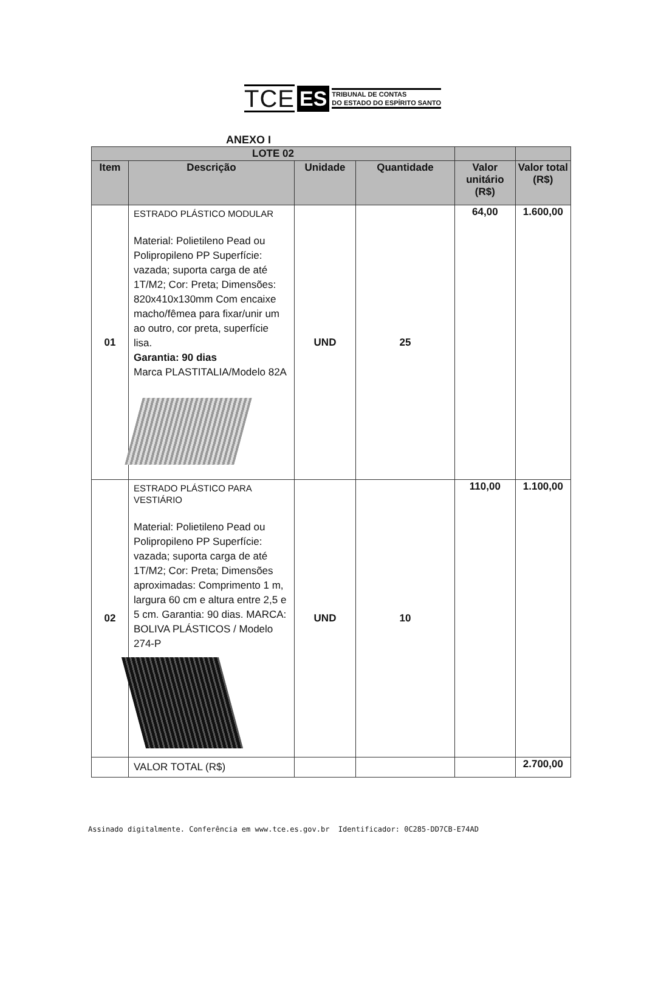TCE ES TRIBUNAL DE CONTAS
DO ESTADO DO ESPÍRITO SANTO
ANEXO I
| LOTE 02 | | | | | |
| --- | --- | --- | --- | --- | --- |
| Item | Descrição | Unidade | Quantidade | Valor unitário (R$) | Valor total (R$) |
| 01 | ESTRADO PLÁSTICO MODULAR Material: Polietileno Pead ou Polipropileno PP Superfície: vazada; suporta carga de até 1T/M2; Cor: Preta; Dimensões: 820x410x130mm Com encaixe macho/fêmea para fixar/unir um ao outro, cor preta, superfície lisa. Garantia: 90 dias Marca PLASTITALIA/Modelo 82A | UND | 25 | 64,00 | 1.600,00 |
| 02 | ESTRADO PLÁSTICO PARA VESTIÁRIO Material: Polietileno Pead ou Polipropileno PP Superfície: vazada; suporta carga de até 1T/M2; Cor: Preta; Dimensões aproximadas: Comprimento 1 m, largura 60 cm e altura entre 2,5 e 5 cm. Garantia: 90 dias. MARCA: BOLIVA PLÁSTICOS / Modelo 274-P | UND | 10 | 110,00 | 1.100,00 |
| | VALOR TOTAL (R$) | | | | 2.700,00 |
Assinado digitalmente. Conferência em www.tce.es.gov.br Identificador: 0C285-DD7CB-E74AD